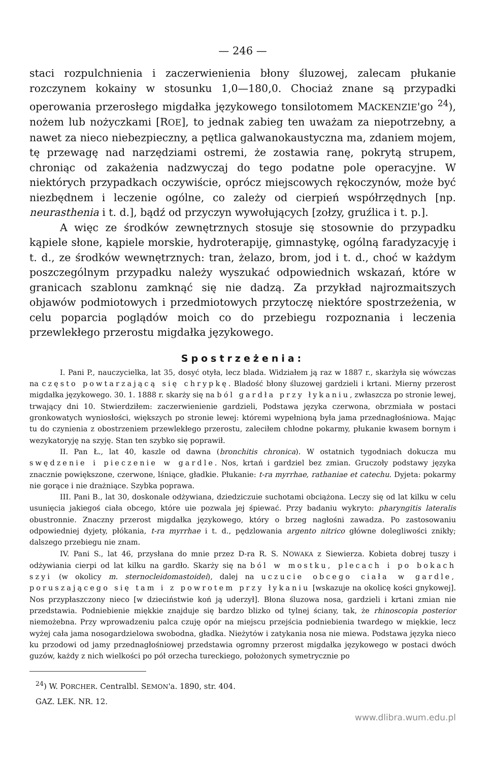— 246 —
staci rozpulchnienia i zaczerwienienia błony śluzowej, zalecam płukanie rozczynem kokainy w stosunku 1,0—180,0. Chociaż znane są przypadki operowania przerosłego migdałka językowego tonsilotomem MACKENZIE'go <sup>24</sup>), nożem lub nożyczkami [ROE], to jednak zabieg ten uważam za niepotrzebny, a nawet za nieco niebezpieczny, a pętlica galwanokaustyczna ma, zdaniem mojem, tę przewagę nad narzędziami ostremi, że zostawia ranę, pokrytą strupem, chroniąc od zakażenia nadzwyczaj do tego podatne pole operacyjne. W niektórych przypadkach oczywiście, oprócz miejscowych rękoczynów, może być niezbędnem i leczenie ogólne, co zależy od cierpień współrzędnych [np. neurasthenia i t. d.], bądź od przyczyn wywołujących [zołzy, gruźlica i t. p.].
A więc ze środków zewnętrznych stosuje się stosownie do przypadku kąpiele słone, kąpiele morskie, hydroterapiję, gimnastykę, ogólną faradyzacyję i t. d., ze środków wewnętrznych: tran, żelazo, brom, jod i t. d., choć w każdym poszczególnym przypadku należy wyszukać odpowiednich wskazań, które w granicach szablonu zamknąć się nie dadzą. Za przykład najrozmaitszych objawów podmiotowych i przedmiotowych przytoczę niektóre spostrzeżenia, w celu poparcia poglądów moich co do przebiegu rozpoznania i leczenia przewlekłego przerostu migdałka językowego.
Spostrzeżenia:
I. Pani P., nauczycielka, lat 35, dosyć otyła, lecz blada. Widziałem ją raz w 1887 r., skarżyła się wówczas na często powtarzającą się chrypkę. Bladość błony śluzowej gardzieli i krtani. Mierny przerost migdałka językowego. 30. 1. 1888 r. skarży się na ból gardła przy łykaniu, zwłaszcza po stronie lewej, trwający dni 10. Stwierdziłem: zaczerwienienie gardzieli, Podstawa języka czerwona, obrzmiała w postaci gronkowatych wyniosłości, większych po stronie lewej: któremi wypełnioną była jama przednagłośniowa. Mając tu do czynienia z obostrzeniem przewlekłego przerostu, zaleciłem chłodne pokarmy, płukanie kwasem bornym i wezykatoryję na szyję. Stan ten szybko się poprawił.
II. Pan Ł., lat 40, kaszle od dawna (bronchitis chronica). W ostatnich tygodniach dokucza mu swędzenie i pieczenie w gardle. Nos, krtań i gardziel bez zmian. Gruczoły podstawy języka znacznie powiększone, czerwone, lśniące, gładkie. Płukanie: t-ra myrrhae, rathaniae et catechu. Dyjeta: pokarmy nie gorące i nie drażniące. Szybka poprawa.
III. Pani B., lat 30, doskonale odżywiana, dziedziczuie suchotami obciążona. Leczy się od lat kilku w celu usunięcia jakiegoś ciała obcego, które uie pozwala jej śpiewać. Przy badaniu wykryto: pharyngitis lateralis obustronnie. Znaczny przerost migdałka językowego, który o brzeg nagłośni zawadza. Po zastosowaniu odpowiedniej dyjety, płókania, t-ra myrrhae i t. d., pędzlowania argento nitrico główne dolegliwości znikły; dalszego przebiegu nie znam.
IV. Pani S., lat 46, przysłana do mnie przez D-ra R. S. NOWAKA z Siewierza. Kobieta dobrej tuszy i odżywiania cierpi od lat kilku na gardło. Skarży się na ból w mostku, plecach i po bokach szyi (w okolicy m. sternocleidomastoidei), dalej na uczucie obcego ciała w gardle, poruszającego się tam i z powrotem przy łykaniu [wskazuje na okolicę kości gnykowej]. Nos przypłaszczony nieco [w dzieciństwie koń ją uderzył]. Błona śluzowa nosa, gardzieli i krtani zmian nie przedstawia. Podniebienie miękkie znajduje się bardzo blizko od tylnej ściany, tak, że rhinoscopia posterior niemożebna. Przy wprowadzeniu palca czuję opór na miejscu przejścia podniebienia twardego w miękkie, lecz wyżej cała jama nosogardzielowa swobodna, gładka. Nieżytów i zatykania nosa nie miewa. Podstawa języka nieco ku przodowi od jamy przednagłośniowej przedstawia ogromny przerost migdałka językowego w postaci dwóch guzów, każdy z nich wielkości po pół orzecha tureckiego, położonych symetrycznie po
<sup>24</sup>) W. PORCHER. Centralbl. SEMON'a. 1890, str. 404.
GAZ. LEK. NR. 12.
www.dlibra.wum.edu.pl